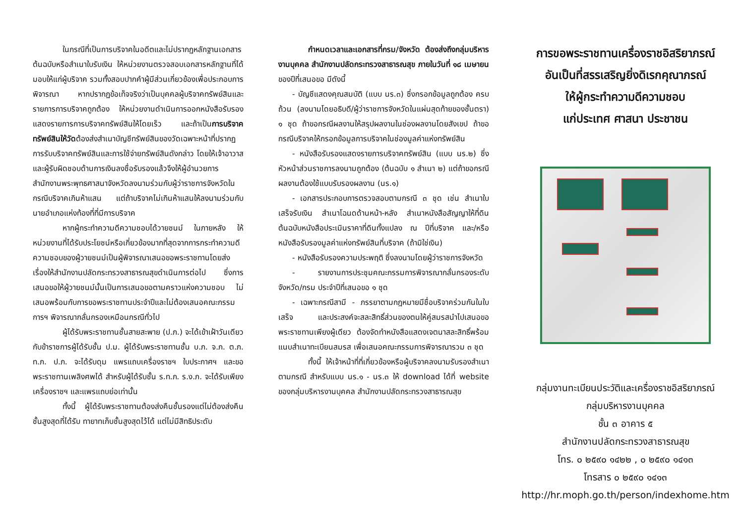ในกรณีที่เป็นการบริจาคในอดีตและไม่ปรากฏหลักฐานเอกสารต้นฉบับหรือสำเนาใบรับเงิน ให้หน่วยงานตรวจสอบเอกสารหลักฐานที่ได้มอบให้แก่ผู้บริจาค รวมทั้งสอบปากคำผู้มีส่วนเกี่ยวข้องเพื่อประกอบการพิจารณา หากปรากฏข้อเท็จจริงว่าเป็นบุคคลผู้บริจาคทรัพย์สินและรายการการบริจาคถูกต้อง ให้หน่วยงานดำเนินการออกหนังสือรับรองแสดงรายการการบริจาคทรัพย์สินให้โดยเร็ว และถ้าเป็นการบริจาคทรัพย์สินให้วัดต้องส่งสำเนาบัญชีทรัพย์สินของวัดเฉพาะหน้าที่ปรากฏการรับบริจาคทรัพย์สินและการใช้จ่ายทรัพย์สินดังกล่าว โดยให้เจ้าอาวาสและผู้รับผิดชอบด้านการเงินลงชื่อรับรองแล้วจึงให้ผู้อำนวยการสำนักงานพระพุทธศาสนาจังหวัดลงนามร่วมกับผู้ว่าราชการจังหวัดในกรณีบริจาคเกินห้าแสน แต่ถ้าบริจาคไม่เกินห้าแสนให้ลงนามร่วมกับนายอำเภอแห่งท้องที่ที่มีการบริจาค
หากผู้กระทำความดีความชอบได้วายชนม์ ในภายหลัง ให้หน่วยงานที่ได้รับประโยชน์หรือเกี่ยวข้องมากที่สุดจากการกระทำความดีความชอบของผู้วายชนม์เป็นผู้พิจารณาเสนอขอพระราชทานโดยส่งเรื่องให้สำนักงานปลัดกระทรวงสาธารณสุขดำเนินการต่อไป ซึ่งการเสนอขอให้ผู้วายชนม์นั้นเป็นการเสนอขอตามคราวแห่งความชอบ ไม่เสนอพร้อมกับการขอพระราชทานประจำปีและไม่ต้องเสนอคณะกรรมการฯ พิจารณากลั่นกรองเหมือนกรณีทั่วไป
ผู้ได้รับพระราชทานชั้นสายสะพาย (ป.ภ.) จะได้เข้าเฝ้าวันเดียวกับข้าราชการผู้ได้รับชั้น ป.ม. ผู้ได้รับพระราชทานชั้น บ.ภ. จ.ภ. ต.ภ. ท.ภ. ป.ภ. จะได้รับดุม แพรแถบเครื่องราชฯ ใบประกาศฯ และขอพระราชทานเพลิงศพได้ สำหรับผู้ได้รับชั้น ร.ท.ภ. ร.ง.ภ. จะได้รับเพียงเครื่องราชฯ และแพรแถบย่อเท่านั้น
ทั้งนี้ ผู้ได้รับพระราชทานต้องส่งคืนชั้นรองแต่ไม่ต้องส่งคืนชั้นสูงสุดที่ได้รับ ทายาทเก็บชั้นสูงสุดไว้ได้ แต่ไม่มีสิทธิประดับ
กำหนดเวลาและเอกสารที่กรม/จังหวัด ต้องส่งถึงกลุ่มบริหารงานบุคคล สำนักงานปลัดกระทรวงสาธารณสุข ภายในวันที่ ๑๘ เมษายน ของปีที่เสนอขอ มีดังนี้
- บัญชีแสดงคุณสมบัติ (แบบ นร.๓) ซึ่งกรอกข้อมูลถูกต้อง ครบถ้วน (ลงนามโดยอธิบดี/ผู้ว่าราชการจังหวัดในแผ่นสุดท้ายของชั้นตรา) ๑ ชุด ถ้าขอกรณีผลงานให้สรุปผลงานในช่องผลงานโดยสังเขป ถ้าขอกรณีบริจาคให้กรอกข้อมูลการบริจาคในช่องมูลค่าแห่งทรัพย์สิน
- หนังสือรับรองแสดงรายการบริจาคทรัพย์สิน (แบบ นร.๒) ซึ่งหัวหน้าส่วนราชการลงนามถูกต้อง (ต้นฉบับ ๑ สำเนา ๒) แต่ถ้าขอกรณีผลงานต้องใช้แบบรับรองผลงาน (นร.๑)
- เอกสารประกอบการตรวจสอบตามกรณี ๓ ชุด เช่น สำเนาใบเสร็จรับเงิน สำเนาโฉนดด้านหน้า-หลัง สำเนาหนังสือสัญญาให้ที่ดิน ต้นฉบับหนังสือประเมินราคาที่ดินทั้งแปลง ณ ปีที่บริจาค และ/หรือหนังสือรับรองมูลค่าแห่งทรัพย์สินที่บริจาค (ถ้ามิใช่เงิน)
- หนังสือรับรองความประพฤติ ซึ่งลงนามโดยผู้ว่าราชการจังหวัด
- รายงานการประชุมคณะกรรมการพิจารณากลั่นกรองระดับจังหวัด/กรม ประจำปีที่เสนอขอ ๑ ชุด
- เฉพาะกรณีสามี - ภรรยาตามกฎหมายมีชื่อบริจาคร่วมกันในใบเสร็จ และประสงค์จะสละสิทธิ์ส่วนของตนให้คู่สมรสนำไปเสนอขอพระราชทานเพียงผู้เดียว ต้องจัดทำหนังสือแสดงเจตนาสละสิทธิ์พร้อมแนบสำเนาทะเบียนสมรส เพื่อเสนอคณะกรรมการพิจารณารวม ๓ ชุด
ทั้งนี้ ให้เจ้าหน้าที่ที่เกี่ยวข้องหรือผู้บริจาคลงนามรับรองสำเนาตามกรณี สำหรับแบบ นร.๑ - นร.๓ ให้ download ได้ที่ website ของกลุ่มบริหารงานบุคคล สำนักงานปลัดกระทรวงสาธารณสุข
การขอพระราชทานเครื่องราชอิสริยาภรณ์
อันเป็นที่สรรเสริญยิ่งดิเรกคุณาภรณ์
ให้ผู้กระทำความดีความชอบ
แก่ประเทศ ศาสนา ประชาชน
กลุ่มงานทะเบียนประวัติและเครื่องราชอิสริยาภรณ์
กลุ่มบริหารงานบุคคล
ชั้น ๓ อาคาร ๕
สำนักงานปลัดกระทรวงสาธารณสุข
โทร. ๐ ๒๕๙๐ ๑๔๒๒ , ๐ ๒๕๙๐ ๑๔๑๓
โทรสาร ๐ ๒๕๙๐ ๑๔๑๓
http://hr.moph.go.th/person/indexhome.htm